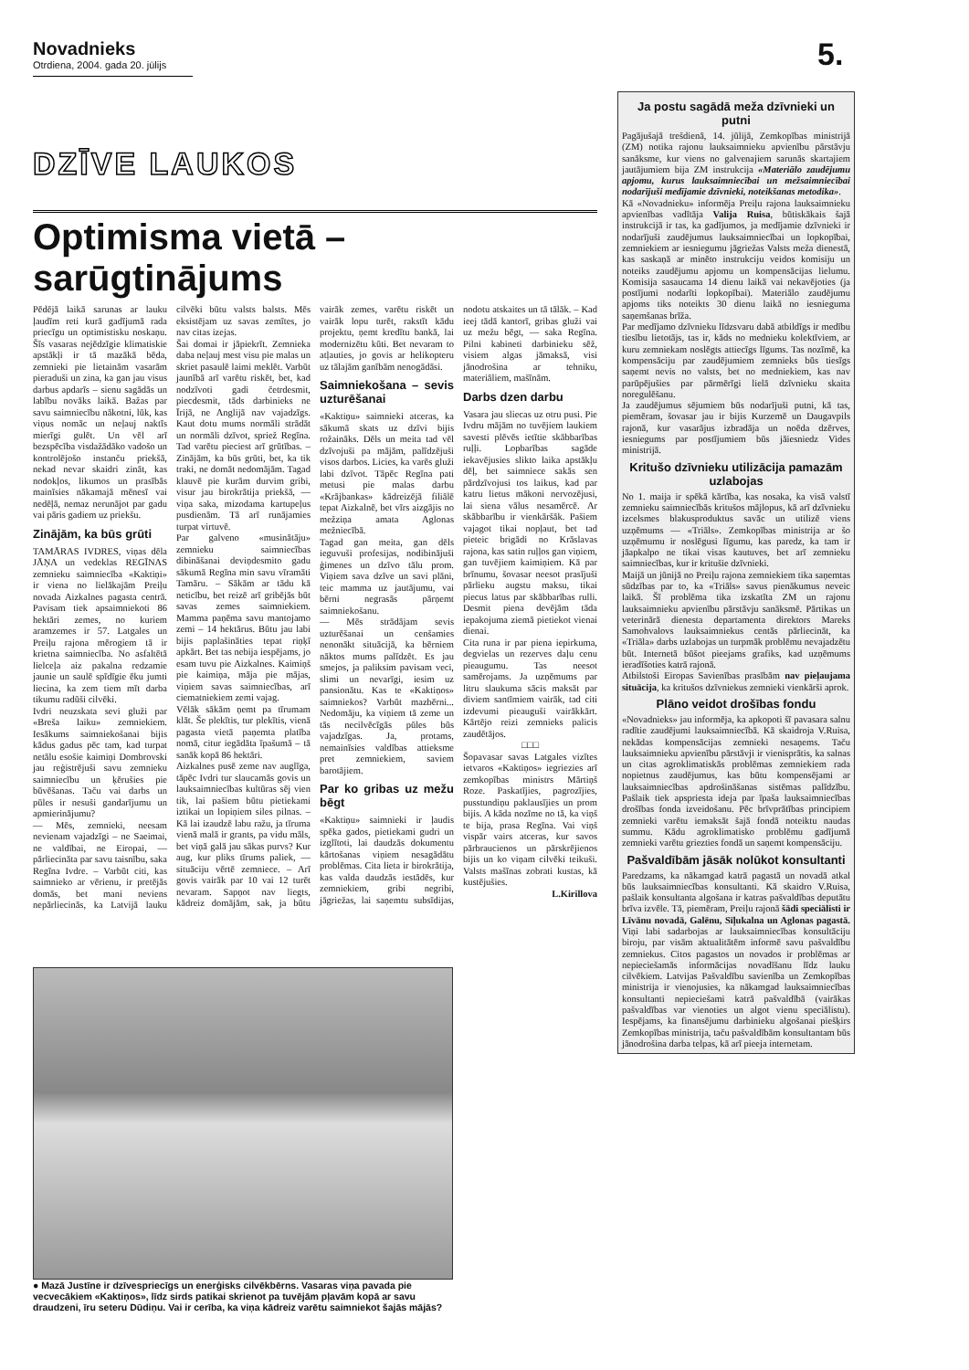Novadnieks
Otrdiena, 2004. gada 20. jūlijs
5.
DZĪVE LAUKOS
Optimisma vietā – sarūgtinājums
Pēdējā laikā sarunas ar lauku ļaudīm reti kurā gadījumā rada priecīgu un optimistisku noskaņu. Šīs vasaras nejēdzīgie klimatiskie apstākļi ir tā mazākā bēda, zemnieki pie lietainām vasarām pieraduši un zina, ka gan jau visus darbus apdarīs – sienu sagādās un labību novāks laikā. Bažas par savu saimniecību nākotni, lūk, kas viņus nomāc un neļauj naktīs mierīgi gulēt. Un vēl arī bezspēcība visdažādāko vadošo un kontrolējošo instanču priekšā, nekad nevar skaidri zināt, kas nodokļos, likumos un prasībās mainīsies nākamajā mēnesī vai nedēļā, nemaz nerunājot par gadu vai pāris gadiem uz priekšu.
Zinājām, ka būs grūti
TAMĀRAS IVDRES, viņas dēla JĀŅA un vedeklas REGĪNAS zemnieku saimniecība «Kaktiņi» ir viena no lielākajām Preiļu novada Aizkalnes pagasta centrā. Pavisam tiek apsaimniekoti 86 hektāri zemes, no kuriem aramzemes ir 57. Latgales un Preiļu rajona mērogiem tā ir krietna saimniecība. No asfaltētā lielceļa aiz pakalna redzamie jaunie un saulē spīdīgie ēku jumti liecina, ka zem tiem mīt darba tikumu radūši cilvēki.
Ivdri neuzskata sevi gluži par «Breša laiku» zemniekiem. Iesākums saimniekošanai bijis kādus gadus pēc tam, kad turpat netālu esošie kaimiņi Dombrovski jau reģistrējuši savu zemnieku saimniecību un ķērušies pie būvēšanas. Taču vai darbs un pūles ir nesuši gandarījumu un apmierinājumu?
— Mēs, zemnieki, neesam nevienam vajadzīgi – ne Saeimai, ne valdībai, ne Eiropai, — pārliecināta par savu taisnību, saka Regīna Ivdre. – Varbūt citi, kas saimnieko ar vērienu, ir pretējās domās, bet mani neviens nepārliecinās, ka Latvijā lauku cilvēki būtu valsts balsts. Mēs eksistējam uz savas zemītes, jo nav citas izejas.
Šai domai ir jāpiekrīt. Zemnieka daba neļauj mest visu pie malas un skriet pasaulē laimi meklēt. Varbūt jaunībā arī varētu riskēt, bet, kad nodzīvoti gadi četrdesmit, piecdesmit, tāds darbinieks ne Īrijā, ne Anglijā nav vajadzīgs. Kaut dotu mums normāli strādāt un normāli dzīvot, spriež Regīna. Tad varētu pieciest arī grūtības. – Zinājām, ka būs grūti, bet, ka tik traki, ne domāt nedomājām. Tagad klauvē pie kurām durvim gribi, visur jau birokrātija priekšā, — viņa saka, mizodama kartupeļus pusdienām. Tā arī runājamies turpat virtuvē.
Par galveno «musinātāju» zemnieku saimniecības dibināšanai deviņdesmito gadu sākumā Regīna min savu vīramāti Tamāru. – Sākām ar tādu kā neticību, bet reizē arī gribējās būt savas zemes saimniekiem. Mamma paņēma savu mantojamo zemi – 14 hektārus. Būtu jau labi bijis paplašināties tepat riņķī apkārt. Bet tas nebija iespējams, jo esam tuvu pie Aizkalnes. Kaimiņš pie kaimiņa, māja pie mājas, viņiem savas saimniecības, arī ciematniekiem zemi vajag.
Vēlāk sākām ņemt pa tīrumam klāt. Še plekītis, tur plekītis, vienā pagasta vietā paņemta platība nomā, citur iegādāta īpašumā – tā sanāk kopā 86 hektāri.
Aizkalnes pusē zeme nav auglīga, tāpēc Ivdri tur slaucamās govis un lauksaimniecības kultūras sēj vien tik, lai pašiem būtu pietiekami iztikai un lopiņiem siles pilnas. – Kā lai izaudzē labu ražu, ja tīruma vienā malā ir grants, pa vidu māls, bet viņā galā jau sākas purvs? Kur aug, kur pliks tīrums paliek, — situāciju vērtē zemniece. – Arī govis vairāk par 10 vai 12 turēt nevaram. Sapņot nav liegts, kādreiz domājām, sak, ja būtu vairāk zemes, varētu riskēt un vairāk lopu turēt, rakstīt kādu projektu, ņemt kredītu bankā, lai modernizētu kūti. Bet nevaram to atļauties, jo govis ar helikopteru uz tālajām ganībām nenogādāsi.
Saimniekošana – sevis uzturēšanai
«Kaktiņu» saimnieki atceras, ka sākumā skats uz dzīvi bijis rožaināks. Dēls un meita tad vēl dzīvojuši pa mājām, palīdzējuši visos darbos. Licies, ka varēs gluži labi dzīvot. Tāpēc Regīna pati metusi pie malas darbu «Krājbankas» kādreizējā filiālē tepat Aizkalnē, bet vīrs aizgājis no mežziņa amata Aglonas mežniecībā.
Tagad gan meita, gan dēls ieguvuši profesijas, nodibinājuši ģimenes un dzīvo tālu prom. Viņiem sava dzīve un savi plāni, teic mamma uz jautājumu, vai bērni negrasās pārņemt saimniekošanu.
— Mēs strādājam sevis uzturēšanai un cenšamies nenonākt situācijā, ka bērniem nāktos mums palīdzēt. Es jau smejos, ja paliksim pavisam veci, slimi un nevarīgi, iesim uz pansionātu. Kas te «Kaktiņos» saimniekos? Varbūt mazbērni... Nedomāju, ka viņiem tā zeme un tās necilvēcīgās pūles būs vajadzīgas. Ja, protams, nemainīsies valdības attieksme pret zemniekiem, saviem barotājiem.
Par ko gribas uz mežu bēgt
«Kaktiņu» saimnieki ir ļaudis spēka gados, pietiekami gudri un izglītoti, lai daudzās dokumentu kārtošanas viņiem nesagādātu problēmas. Cita lieta ir birokrātija, kas valda daudzās iestādēs, kur zemniekiem, gribi negribi, jāgriežas, lai saņemtu subsīdijas, nodotu atskaites un tā tālāk. – Kad ieej tādā kantorī, gribas gluži vai uz mežu bēgt, — saka Regīna. Pilni kabineti darbinieku sēž, visiem algas jāmaksā, visi jānodrošina ar tehniku, materiāliem, mašīnām.
Darbs dzen darbu
Vasara jau sliecas uz otru pusi. Pie Ivdru mājām no tuvējiem laukiem savesti plēvēs ietītie skābbarības ruļļi. Lopbarības sagāde iekavējusies slikto laika apstākļu dēļ, bet saimniece sakās sen pārdzīvojusi tos laikus, kad par katru lietus mākoni nervozējusi, lai siena vālus nesamērcē. Ar skābbarību ir vienkāršāk. Pašiem vajagot tikai nopļaut, bet tad pieteic brigādi no Krāslavas rajona, kas satin ruļļos gan viņiem, gan tuvējiem kaimiņiem. Kā par brīnumu, šovasar neesot prasījuši pārlieku augstu maksu, tikai piecus latus par skābbarības rulli. Desmit piena devējām tāda iepakojuma ziemā pietiekot vienai dienai.
Cita runa ir par piena iepirkuma, degvielas un rezerves daļu cenu pieaugumu. Tas neesot samērojams. Ja uzņēmums par litru slaukuma sācis maksāt par diviem santīmiem vairāk, tad citi izdevumi pieauguši vairākkārt. Kārtējo reizi zemnieks palicis zaudētājos.
□□□
Šopavasar savas Latgales vizītes ietvaros «Kaktiņos» iegriezies arī zemkopības ministrs Mārtiņš Roze. Paskatījies, pagrozījies, pusstundiņu paklausījies un prom bijis. A kāda nozīme no tā, ka viņš te bija, prasa Regīna. Vai viņš vispār vairs atceras, kur savos pārbraucienos un pārskrējienos bijis un ko viņam cilvēki teikuši. Valsts mašīnas zobrati kustas, kā kustējušies.
L.Kirillova
● Mazā Justīne ir dzīvespriecīgs un enerģisks cilvēkbērns. Vasaras viņa pavada pie vecvecākiem «Kaktiņos», līdz sirds patikai skrienot pa tuvējām pļavām kopā ar savu draudzeni, īru seteru Dūdiņu. Vai ir cerība, ka viņa kādreiz varētu saimniekot šajās mājās?
Ja postu sagādā meža dzīvnieki un putni
Pagājušajā trešdienā, 14. jūlijā, Zemkopības ministrijā (ZM) notika rajonu lauksaimnieku apvienību pārstāvju sanāksme, kur viens no galvenajiem sarunās skartajiem jautājumiem bija ZM instrukcija «Materiālo zaudējumu apjomu, kurus lauksaimniecībai un mežsaimniecībai nodarījuši medījamie dzīvnieki, noteikšanas metodika».
Kā «Novadnieku» informēja Preiļu rajona lauksaimnieku apvienības vadītāja Valija Ruisa, būtiskākais šajā instrukcijā ir tas, ka gadījumos, ja medījamie dzīvnieki ir nodarījuši zaudējumus lauksaimniecībai un lopkopībai, zemniekiem ar iesniegumu jāgriežas Valsts meža dienestā, kas saskaņā ar minēto instrukciju veidos komisiju un noteiks zaudējumu apjomu un kompensācijas lielumu. Komisija sasaucama 14 dienu laikā vai nekavējoties (ja postījumi nodarīti lopkopībai). Materiālo zaudējumu apjoms tiks noteikts 30 dienu laikā no iesnieguma saņemšanas brīža.
Par medījamo dzīvnieku līdzsvaru dabā atbildīgs ir medību tiesību lietotājs, tas ir, kāds no mednieku kolektīviem, ar kuru zemniekam noslēgts attiecīgs līgums. Tas nozīmē, ka kompensāciju par zaudējumiem zemnieks būs tiesīgs saņemt nevis no valsts, bet no medniekiem, kas nav parūpējušies par pārmērīgi lielā dzīvnieku skaita noregulēšanu.
Ja zaudējumus sējumiem būs nodarījuši putni, kā tas, piemēram, šovasar jau ir bijis Kurzemē un Daugavpils rajonā, kur vasarājus izbradāja un noēda dzērves, iesniegums par postījumiem būs jāiesniedz Vides ministrijā.
Kritušo dzīvnieku utilizācija pamazām uzlabojas
No 1. maija ir spēkā kārtība, kas nosaka, ka visā valstī zemnieku saimniecībās kritušos mājlopus, kā arī dzīvnieku izcelsmes blakusproduktus savāc un utilizē viens uzņēmums — «Triāls». Zemkopības ministrija ar šo uzņēmumu ir noslēgusi līgumu, kas paredz, ka tam ir jāapkalpo ne tikai visas kautuves, bet arī zemnieku saimniecības, kur ir kritušie dzīvnieki.
Maijā un jūnijā no Preiļu rajona zemniekiem tika saņemtas sūdzības par to, ka «Triāls» savus pienākumus neveic laikā. Šī problēma tika izskatīta ZM un rajonu lauksaimnieku apvienību pārstāvju sanāksmē. Pārtikas un veterinārā dienesta departamenta direktors Mareks Samohvalovs lauksaimniekus centās pārliecināt, ka «Triāla» darbs uzlabojas un turpmāk problēmu nevajadzētu būt. Internetā būšot pieejams grafiks, kad uzņēmums ieradīšoties katrā rajonā.
Atbilstoši Eiropas Savienības prasībām nav pieļaujama situācija, ka kritušos dzīvniekus zemnieki vienkārši aprok.
Plāno veidot drošības fondu
«Novadnieks» jau informēja, ka apkopoti šī pavasara salnu radītie zaudējumi lauksaimniecībā. Kā skaidroja V.Ruisa, nekādas kompensācijas zemnieki nesaņems. Taču lauksaimnieku apvienību pārstāvji ir vienisprātis, ka salnas un citas agroklimatiskās problēmas zemniekiem rada nopietnus zaudējumus, kas būtu kompensējami ar lauksaimniecības apdrošināšanas sistēmas palīdzību. Pašlaik tiek apspriesta ideja par īpaša lauksaimniecības drošības fonda izveidošanu. Pēc brīvprātības principiem zemnieki varētu iemaksāt šajā fondā noteiktu naudas summu. Kādu agroklimatisko problēmu gadījumā zemnieki varētu griezties fondā un saņemt kompensāciju.
Pašvaldībām jāsāk nolūkot konsultanti
Paredzams, ka nākamgad katrā pagastā un novadā atkal būs lauksaimniecības konsultanti. Kā skaidro V.Ruisa, pašlaik konsultanta algošana ir katras pašvaldības deputātu brīva izvēle. Tā, piemēram, Preiļu rajonā šādi speciālisti ir Līvānu novadā, Galēnu, Sīļukalna un Aglonas pagastā. Viņi labi sadarbojas ar lauksaimniecības konsultāciju biroju, par visām aktualitātēm informē savu pašvaldību zemniekus. Citos pagastos un novados ir problēmas ar nepieciešamās informācijas novadīšanu līdz lauku cilvēkiem. Latvijas Pašvaldību savienība un Zemkopības ministrija ir vienojusies, ka nākamgad lauksaimniecības konsultanti nepieciešami katrā pašvaldībā (vairākas pašvaldības var vienoties un algot vienu speciālistu). Iespējams, ka finansējumu darbinieku algošanai piešķirs Zemkopības ministrija, taču pašvaldībām konsultantam būs jānodrošina darba telpas, kā arī pieeja internetam.